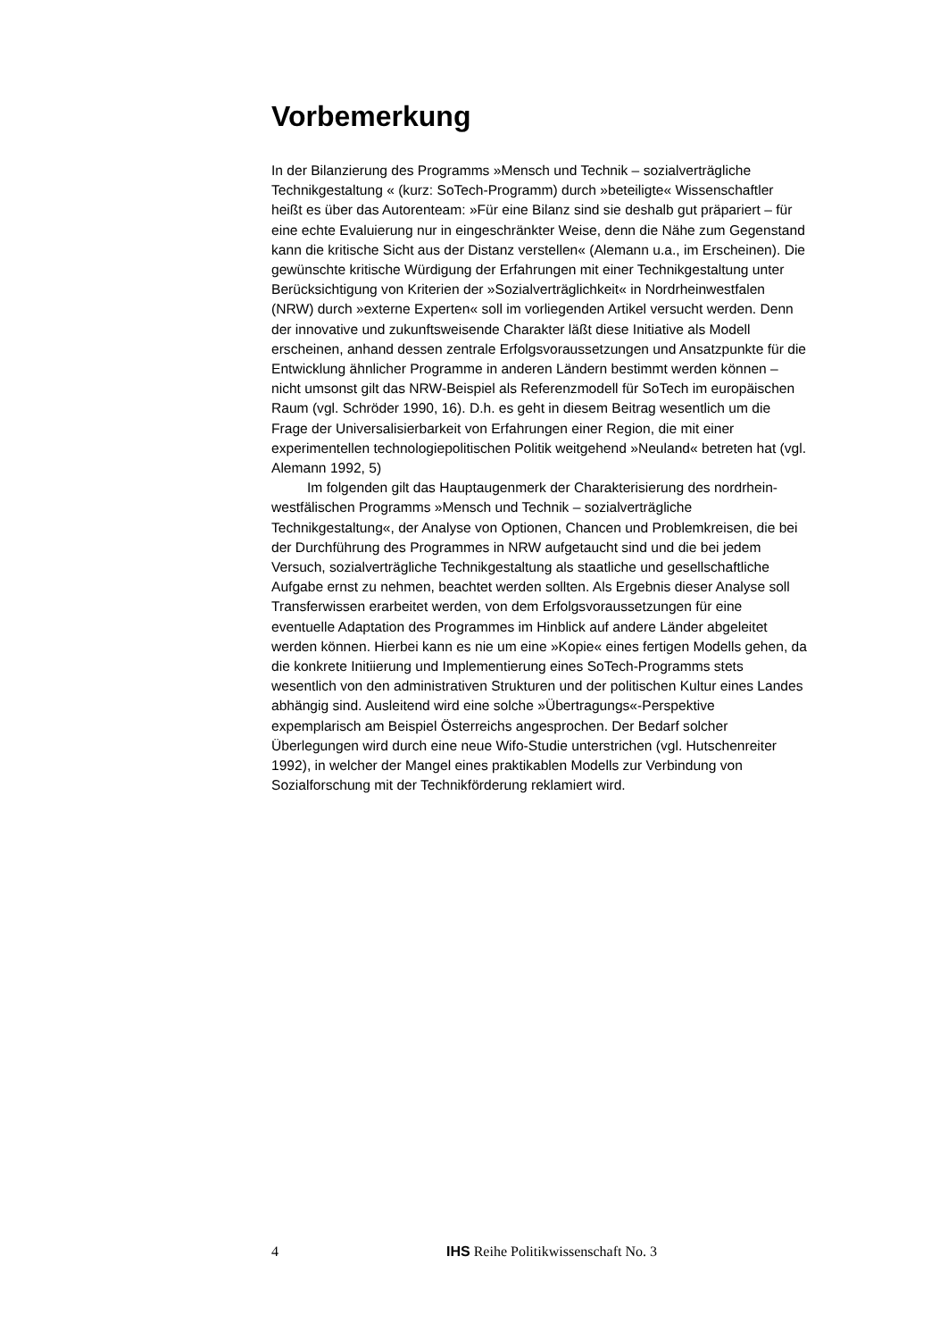Vorbemerkung
In der Bilanzierung des Programms »Mensch und Technik – sozialverträgliche Technikgestaltung « (kurz: SoTech-Programm) durch »beteiligte« Wissenschaftler heißt es über das Autorenteam: »Für eine Bilanz sind sie deshalb gut präpariert – für eine echte Evaluierung nur in eingeschränkter Weise, denn die Nähe zum Gegenstand kann die kritische Sicht aus der Distanz verstellen« (Alemann u.a., im Erscheinen). Die gewünschte kritische Würdigung der Erfahrungen mit einer Technikgestaltung unter Berücksichtigung von Kriterien der »Sozialverträglichkeit« in Nordrheinwestfalen (NRW) durch »externe Experten« soll im vorliegenden Artikel versucht werden. Denn der innovative und zukunftsweisende Charakter läßt diese Initiative als Modell erscheinen, anhand dessen zentrale Erfolgsvoraussetzungen und Ansatzpunkte für die Entwicklung ähnlicher Programme in anderen Ländern bestimmt werden können – nicht umsonst gilt das NRW-Beispiel als Referenzmodell für SoTech im europäischen Raum (vgl. Schröder 1990, 16). D.h. es geht in diesem Beitrag wesentlich um die Frage der Universalisierbarkeit von Erfahrungen einer Region, die mit einer experimentellen technologiepolitischen Politik weitgehend »Neuland« betreten hat (vgl. Alemann 1992, 5)
Im folgenden gilt das Hauptaugenmerk der Charakterisierung des nordrhein-westfälischen Programms »Mensch und Technik – sozialverträgliche Technikgestaltung«, der Analyse von Optionen, Chancen und Problemkreisen, die bei der Durchführung des Programmes in NRW aufgetaucht sind und die bei jedem Versuch, sozialverträgliche Technikgestaltung als staatliche und gesellschaftliche Aufgabe ernst zu nehmen, beachtet werden sollten. Als Ergebnis dieser Analyse soll Transferwissen erarbeitet werden, von dem Erfolgsvoraussetzungen für eine eventuelle Adaptation des Programmes im Hinblick auf andere Länder abgeleitet werden können. Hierbei kann es nie um eine »Kopie« eines fertigen Modells gehen, da die konkrete Initiierung und Implementierung eines SoTech-Programms stets wesentlich von den administrativen Strukturen und der politischen Kultur eines Landes abhängig sind. Ausleitend wird eine solche »Übertragungs«-Perspektive expemplarisch am Beispiel Österreichs angesprochen. Der Bedarf solcher Überlegungen wird durch eine neue Wifo-Studie unterstrichen (vgl. Hutschenreiter 1992), in welcher der Mangel eines praktikablen Modells zur Verbindung von Sozialforschung mit der Technikförderung reklamiert wird.
4 IHS Reihe Politikwissenschaft No. 3